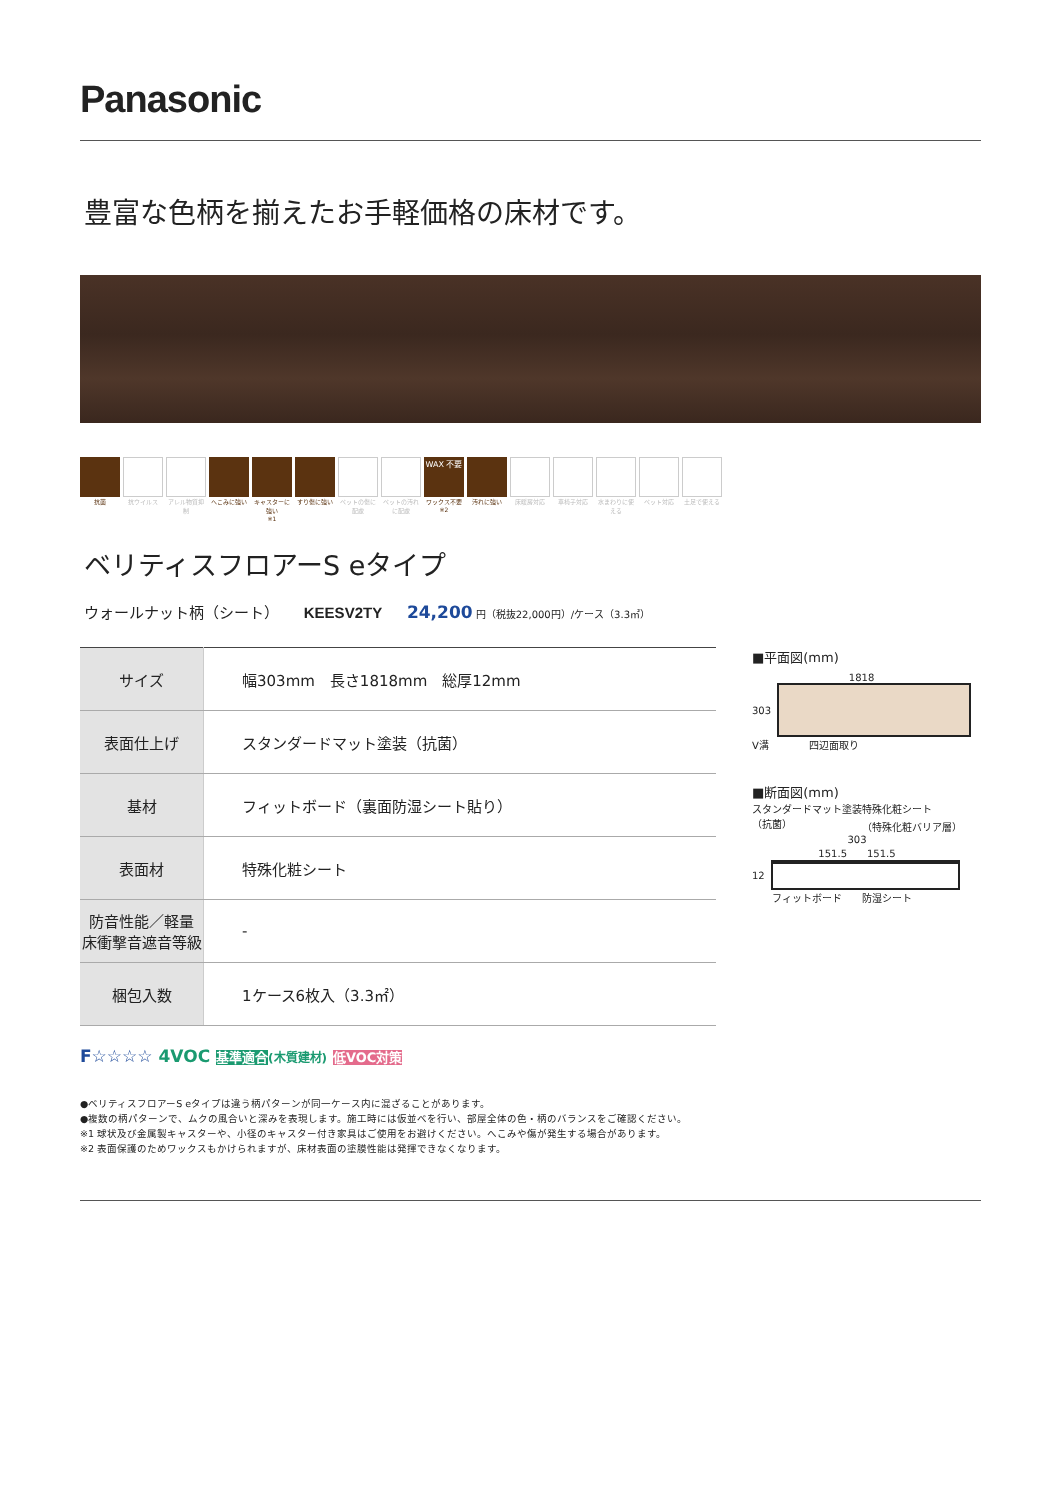Panasonic
豊富な色柄を揃えたお手軽価格の床材です。
抗菌 抗ウイルス アレル物質抑制
へこみに強い キャスターに強い
※1
すり傷に強い ペットの傷に配慮
ペットの汚れに配慮
WAX 不要
ワックス不要
※2
汚れに強い 床暖房対応 車椅子対応 水まわりに使える
ペット対応 土足で使える
ベリティスフロアーS eタイプ
ウォールナット柄（シート） KEESV2TY 24,200 円（税抜22,000円）/ケース（3.3㎡）
| サイズ | 幅303mm 長さ1818mm 総厚12mm |
| 表面仕上げ | スタンダードマット塗装（抗菌） |
| 基材 | フィットボード（裏面防湿シート貼り） |
| 表面材 | 特殊化粧シート |
| 防音性能／軽量 床衝撃音遮音等級 | - |
| 梱包入数 | 1ケース6枚入（3.3㎡） |
■平面図(mm)
1818
303
V溝　　　　四辺面取り
■断面図(mm)
スタンダードマット塗装
（抗菌） 特殊化粧シート
（特殊化粧バリア層）
303
151.5　　151.5
12
　　フィットボード　　防湿シート
F☆☆☆☆ 4VOC 基準適合(木質建材) 低VOC対策
●ベリティスフロアーS eタイプは違う柄パターンが同一ケース内に混ざることがあります。
●複数の柄パターンで、ムクの風合いと深みを表現します。施工時には仮並べを行い、部屋全体の色・柄のバランスをご確認ください。
※1 球状及び金属製キャスターや、小径のキャスター付き家具はご使用をお避けください。へこみや傷が発生する場合があります。
※2 表面保護のためワックスもかけられますが、床材表面の塗膜性能は発揮できなくなります。